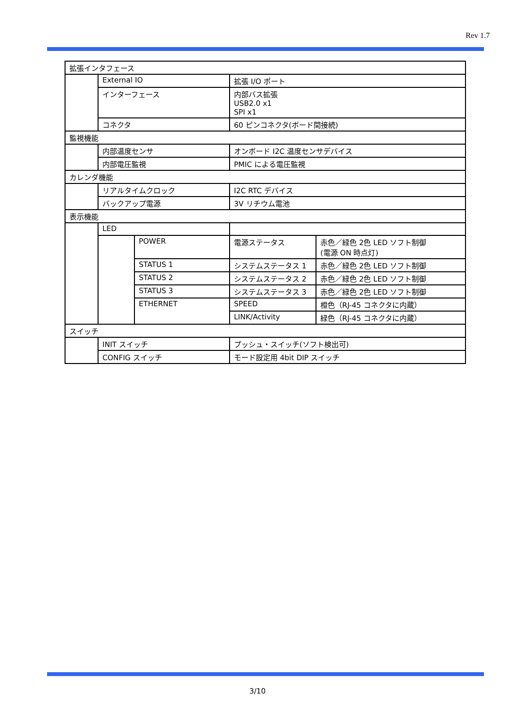Rev 1.7
| 拡張インタフェース | | | | |
| | External IO | | 拡張 I/O ポート | |
| | インターフェース | | 内部バス拡張 USB2.0 x1 SPI x1 | |
| | コネクタ | | 60 ピンコネクタ(ボード間接続) | |
| 監視機能 | | | | |
| | 内部温度センサ | | オンボード I2C 温度センサデバイス | |
| | 内部電圧監視 | | PMIC による電圧監視 | |
| カレンダ機能 | | | | |
| | リアルタイムクロック | | I2C RTC デバイス | |
| | バックアップ電源 | | 3V リチウム電池 | |
| 表示機能 | | | | |
| | LED | | | |
| | | POWER | 電源ステータス | 赤色／緑色 2色 LED ソフト制御 (電源 ON 時点灯) |
| | | STATUS 1 | システムステータス 1 | 赤色／緑色 2色 LED ソフト制御 |
| | | STATUS 2 | システムステータス 2 | 赤色／緑色 2色 LED ソフト制御 |
| | | STATUS 3 | システムステータス 3 | 赤色／緑色 2色 LED ソフト制御 |
| | | ETHERNET | SPEED | 橙色（RJ-45 コネクタに内蔵） |
| | | | LINK/Activity | 緑色（RJ-45 コネクタに内蔵） |
| スイッチ | | | | |
| | INIT スイッチ | | プッシュ・スイッチ(ソフト検出可) | |
| | CONFIG スイッチ | | モード設定用 4bit DIP スイッチ | |
3/10